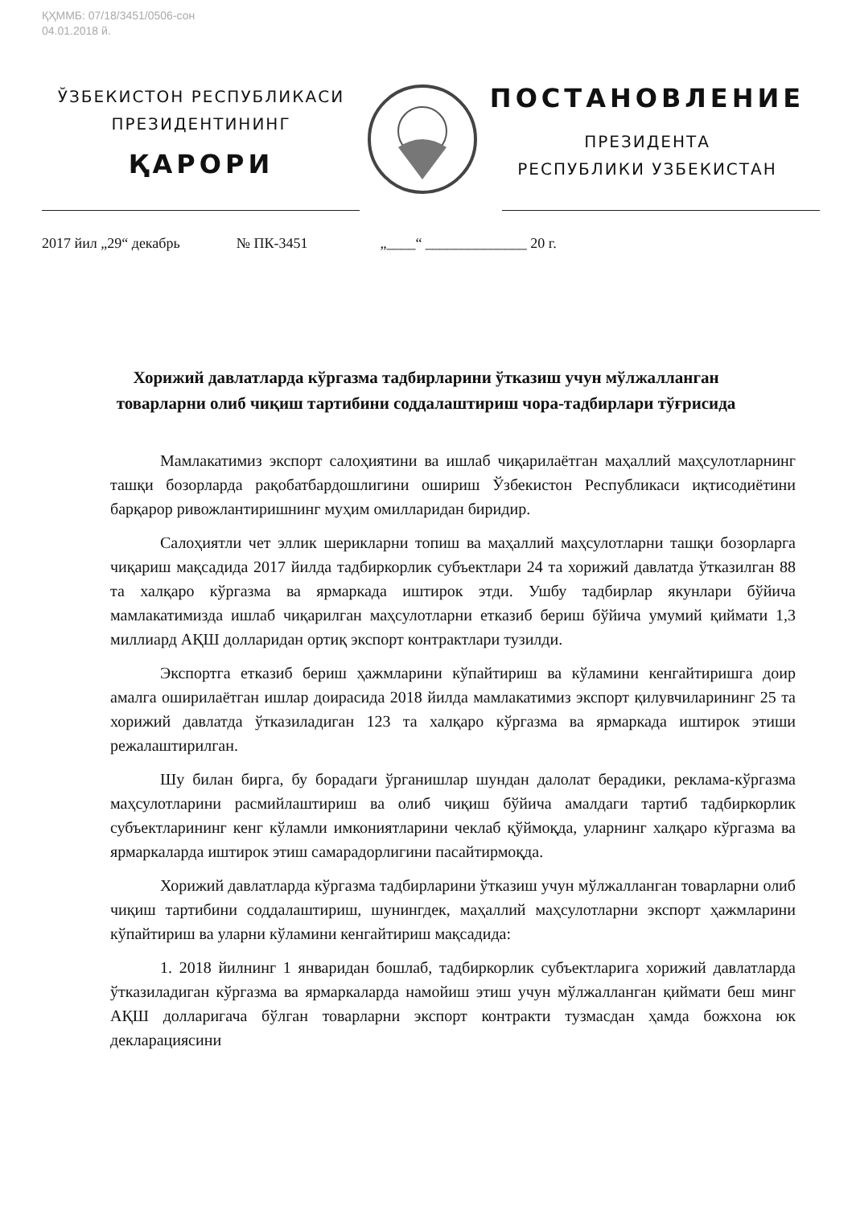ҚҲММБ: 07/18/3451/0506-сон
04.01.2018 й.
ЎЗБЕКИСТОН РЕСПУБЛИКАСИ
ПРЕЗИДЕНТИНИНГ
ҚАРОРИ
ПОСТАНОВЛЕНИЕ
ПРЕЗИДЕНТА
РЕСПУБЛИКИ УЗБЕКИСТАН
2017 йил „29“ декабрь № ПК-3451 „____“ ______________ 20 г.
Хорижий давлатларда кўргазма тадбирларини ўтказиш учун мўлжалланган товарларни олиб чиқиш тартибини соддалаштириш чора-тадбирлари тўғрисида
Мамлакатимиз экспорт салоҳиятини ва ишлаб чиқарилаётган маҳаллий маҳсулотларнинг ташқи бозорларда рақобатбардошлигини ошириш Ўзбекистон Республикаси иқтисодиётини барқарор ривожлантиришнинг муҳим омилларидан биридир.
Салоҳиятли чет эллик шерикларни топиш ва маҳаллий маҳсулотларни ташқи бозорларга чиқариш мақсадида 2017 йилда тадбиркорлик субъектлари 24 та хорижий давлатда ўтказилган 88 та халқаро кўргазма ва ярмаркада иштирок этди. Ушбу тадбирлар якунлари бўйича мамлакатимизда ишлаб чиқарилган маҳсулотларни етказиб бериш бўйича умумий қиймати 1,3 миллиард АҚШ долларидан ортиқ экспорт контрактлари тузилди.
Экспортга етказиб бериш ҳажмларини кўпайтириш ва кўламини кенгайтиришга доир амалга оширилаётган ишлар доирасида 2018 йилда мамлакатимиз экспорт қилувчиларининг 25 та хорижий давлатда ўтказиладиган 123 та халқаро кўргазма ва ярмаркада иштирок этиши режалаштирилган.
Шу билан бирга, бу борадаги ўрганишлар шундан далолат берадики, реклама-кўргазма маҳсулотларини расмийлаштириш ва олиб чиқиш бўйича амалдаги тартиб тадбиркорлик субъектларининг кенг кўламли имкониятларини чеклаб қўймоқда, уларнинг халқаро кўргазма ва ярмаркаларда иштирок этиш самарадорлигини пасайтирмоқда.
Хорижий давлатларда кўргазма тадбирларини ўтказиш учун мўлжалланган товарларни олиб чиқиш тартибини соддалаштириш, шунингдек, маҳаллий маҳсулотларни экспорт ҳажмларини кўпайтириш ва уларни кўламини кенгайтириш мақсадида:
1. 2018 йилнинг 1 январидан бошлаб, тадбиркорлик субъектларига хорижий давлатларда ўтказиладиган кўргазма ва ярмаркаларда намойиш этиш учун мўлжалланган қиймати беш минг АҚШ долларигача бўлган товарларни экспорт контракти тузмасдан ҳамда божхона юк декларациясини